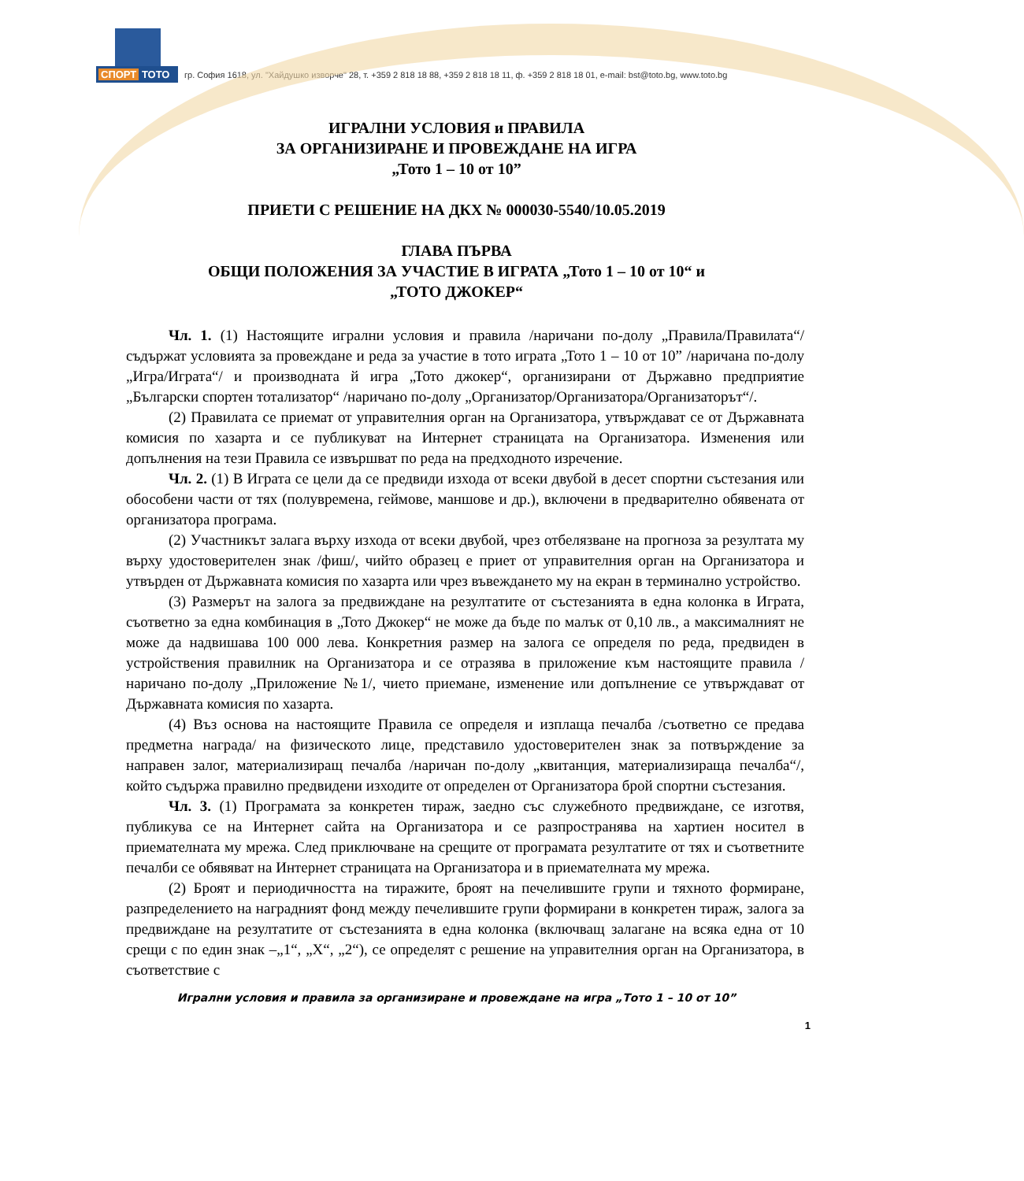СПОРТ ТОТО
гр. София 1618, ул. "Хайдушко изворче" 28, т. +359 2 818 18 88, +359 2 818 18 11, ф. +359 2 818 18 01, e-mail: bst@toto.bg, www.toto.bg
ИГРАЛНИ УСЛОВИЯ и ПРАВИЛА
ЗА ОРГАНИЗИРАНЕ И ПРОВЕЖДАНЕ НА ИГРА
„Тото 1 – 10 от 10”
ПРИЕТИ С РЕШЕНИЕ НА ДКХ № 000030-5540/10.05.2019
ГЛАВА ПЪРВА
ОБЩИ ПОЛОЖЕНИЯ ЗА УЧАСТИЕ В ИГРАТА „Тото 1 – 10 от 10“ и
„ТОТО ДЖОКЕР“
Чл. 1. (1) Настоящите игрални условия и правила /наричани по-долу „Правила/Правилата“/ съдържат условията за провеждане и реда за участие в тото играта „Тото 1 – 10 от 10” /наричана по-долу „Игра/Играта“/ и производната й игра „Тото джокер“, организирани от Държавно предприятие „Български спортен тотализатор“ /наричано по-долу „Организатор/Организатора/Организаторът“/.
(2) Правилата се приемат от управителния орган на Организатора, утвърждават се от Държавната комисия по хазарта и се публикуват на Интернет страницата на Организатора. Изменения или допълнения на тези Правила се извършват по реда на предходното изречение.
Чл. 2. (1) В Играта се цели да се предвиди изхода от всеки двубой в десет спортни състезания или обособени части от тях (полувремена, геймове, маншове и др.), включени в предварително обявената от организатора програма.
(2) Участникът залага върху изхода от всеки двубой, чрез отбелязване на прогноза за резултата му върху удостоверителен знак /фиш/, чийто образец е приет от управителния орган на Организатора и утвърден от Държавната комисия по хазарта или чрез въвеждането му на екран в терминално устройство.
(3) Размерът на залога за предвиждане на резултатите от състезанията в една колонка в Играта, съответно за една комбинация в „Тото Джокер“ не може да бъде по малък от 0,10 лв., а максималният не може да надвишава 100 000 лева. Конкретния размер на залога се определя по реда, предвиден в устройствения правилник на Организатора и се отразява в приложение към настоящите правила /наричано по-долу „Приложение №1/, чието приемане, изменение или допълнение се утвърждават от Държавната комисия по хазарта.
(4) Въз основа на настоящите Правила се определя и изплаща печалба /съответно се предава предметна награда/ на физическото лице, представило удостоверителен знак за потвърждение за направен залог, материализиращ печалба /наричан по-долу „квитанция, материализираща печалба“/, който съдържа правилно предвидени изходите от определен от Организатора брой спортни състезания.
Чл. 3. (1) Програмата за конкретен тираж, заедно със служебното предвиждане, се изготвя, публикува се на Интернет сайта на Организатора и се разпространява на хартиен носител в приемателната му мрежа. След приключване на срещите от програмата резултатите от тях и съответните печалби се обявяват на Интернет страницата на Организатора и в приемателната му мрежа.
(2) Броят и периодичността на тиражите, броят на печелившите групи и тяхното формиране, разпределението на наградният фонд между печелившите групи формирани в конкретен тираж, залога за предвиждане на резултатите от състезанията в една колонка (включващ залагане на всяка една от 10 срещи с по един знак –„1“, „X“, „2“), се определят с решение на управителния орган на Организатора, в съответствие с
Игрални условия и правила за организиране и провеждане на игра „Тото 1 – 10 от 10”
1